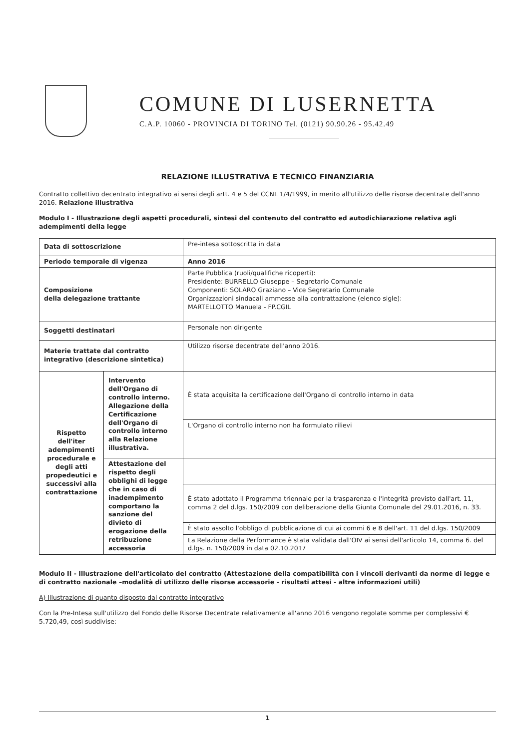COMUNE DI LUSERNETTA
C.A.P. 10060 - PROVINCIA DI TORINO Tel. (0121) 90.90.26 - 95.42.49
RELAZIONE ILLUSTRATIVA E TECNICO FINANZIARIA
Contratto collettivo decentrato integrativo ai sensi degli artt. 4 e 5 del CCNL 1/4/1999, in merito all'utilizzo delle risorse decentrate dell'anno 2016. Relazione illustrativa
Modulo I - Illustrazione degli aspetti procedurali, sintesi del contenuto del contratto ed autodichiarazione relativa agli adempimenti della legge
| Data di sottoscrizione | | Pre-intesa sottoscritta in data |
| Periodo temporale di vigenza | | Anno 2016 |
| Composizione della delegazione trattante | | Parte Pubblica (ruoli/qualifiche ricoperti): Presidente: BURRELLO Giuseppe – Segretario Comunale Componenti: SOLARO Graziano – Vice Segretario Comunale Organizzazioni sindacali ammesse alla contrattazione (elenco sigle): MARTELLOTTO Manuela - FP.CGIL |
| Soggetti destinatari | | Personale non dirigente |
| Materie trattate dal contratto integrativo (descrizione sintetica) | | Utilizzo risorse decentrate dell'anno 2016. |
| Rispetto dell'iter adempimenti procedurale e degli atti propedeutici e successivi alla contrattazione | Intervento dell'Organo di controllo interno. Allegazione della Certificazione dell'Organo di controllo interno alla Relazione illustrativa. | È stata acquisita la certificazione dell'Organo di controllo interno in data |
| | | L'Organo di controllo interno non ha formulato rilievi |
| | Attestazione del rispetto degli obblighi di legge che in caso di inadempimento comportano la sanzione del divieto di erogazione della retribuzione accessoria | |
| | | È stato adottato il Programma triennale per la trasparenza e l'integrità previsto dall'art. 11, comma 2 del d.lgs. 150/2009 con deliberazione della Giunta Comunale del 29.01.2016, n. 33. |
| | | È stato assolto l'obbligo di pubblicazione di cui ai commi 6 e 8 dell'art. 11 del d.lgs. 150/2009 |
| | | La Relazione della Performance è stata validata dall'OIV ai sensi dell'articolo 14, comma 6. del d.lgs. n. 150/2009 in data 02.10.2017 |
Modulo II - Illustrazione dell'articolato del contratto (Attestazione della compatibilità con i vincoli derivanti da norme di legge e di contratto nazionale –modalità di utilizzo delle risorse accessorie - risultati attesi - altre informazioni utili)
A) Illustrazione di quanto disposto dal contratto integrativo
Con la Pre-Intesa sull'utilizzo del Fondo delle Risorse Decentrate relativamente all'anno 2016 vengono regolate somme per complessivi € 5.720,49, così suddivise:
1